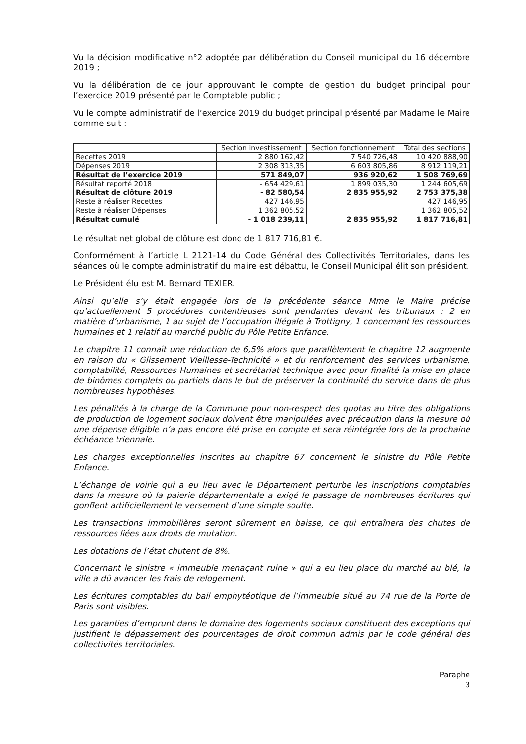Vu la décision modificative n°2 adoptée par délibération du Conseil municipal du 16 décembre 2019 ;
Vu la délibération de ce jour approuvant le compte de gestion du budget principal pour l’exercice 2019 présenté par le Comptable public ;
Vu le compte administratif de l’exercice 2019 du budget principal présenté par Madame le Maire comme suit :
| | Section investissement | Section fonctionnement | Total des sections |
| --- | --- | --- | --- |
| Recettes 2019 | 2 880 162,42 | 7 540 726,48 | 10 420 888,90 |
| Dépenses 2019 | 2 308 313,35 | 6 603 805,86 | 8 912 119,21 |
| Résultat de l’exercice 2019 | 571 849,07 | 936 920,62 | 1 508 769,69 |
| Résultat reporté 2018 | - 654 429,61 | 1 899 035,30 | 1 244 605,69 |
| Résultat de clôture 2019 | - 82 580,54 | 2 835 955,92 | 2 753 375,38 |
| Reste à réaliser Recettes | 427 146,95 | | 427 146,95 |
| Reste à réaliser Dépenses | 1 362 805,52 | | 1 362 805,52 |
| Résultat cumulé | - 1 018 239,11 | 2 835 955,92 | 1 817 716,81 |
Le résultat net global de clôture est donc de 1 817 716,81 €.
Conformément à l’article L 2121-14 du Code Général des Collectivités Territoriales, dans les séances où le compte administratif du maire est débattu, le Conseil Municipal élit son président.
Le Président élu est M. Bernard TEXIER.
Ainsi qu’elle s’y était engagée lors de la précédente séance Mme le Maire précise qu’actuellement 5 procédures contentieuses sont pendantes devant les tribunaux : 2 en matière d’urbanisme, 1 au sujet de l’occupation illégale à Trottigny, 1 concernant les ressources humaines et 1 relatif au marché public du Pôle Petite Enfance.
Le chapitre 11 connaît une réduction de 6,5% alors que parallèlement le chapitre 12 augmente en raison du « Glissement Vieillesse-Technicité » et du renforcement des services urbanisme, comptabilité, Ressources Humaines et secrétariat technique avec pour finalité la mise en place de binômes complets ou partiels dans le but de préserver la continuité du service dans de plus nombreuses hypothèses.
Les pénalités à la charge de la Commune pour non-respect des quotas au titre des obligations de production de logement sociaux doivent être manipulées avec précaution dans la mesure où une dépense éligible n’a pas encore été prise en compte et sera réintégrée lors de la prochaine échéance triennale.
Les charges exceptionnelles inscrites au chapitre 67 concernent le sinistre du Pôle Petite Enfance.
L’échange de voirie qui a eu lieu avec le Département perturbe les inscriptions comptables dans la mesure où la paierie départementale a exigé le passage de nombreuses écritures qui gonflent artificiellement le versement d’une simple soulte.
Les transactions immobilières seront sûrement en baisse, ce qui entraînera des chutes de ressources liées aux droits de mutation.
Les dotations de l’état chutent de 8%.
Concernant le sinistre « immeuble menaçant ruine » qui a eu lieu place du marché au blé, la ville a dû avancer les frais de relogement.
Les écritures comptables du bail emphytéotique de l’immeuble situé au 74 rue de la Porte de Paris sont visibles.
Les garanties d’emprunt dans le domaine des logements sociaux constituent des exceptions qui justifient le dépassement des pourcentages de droit commun admis par le code général des collectivités territoriales.
Paraphe
3